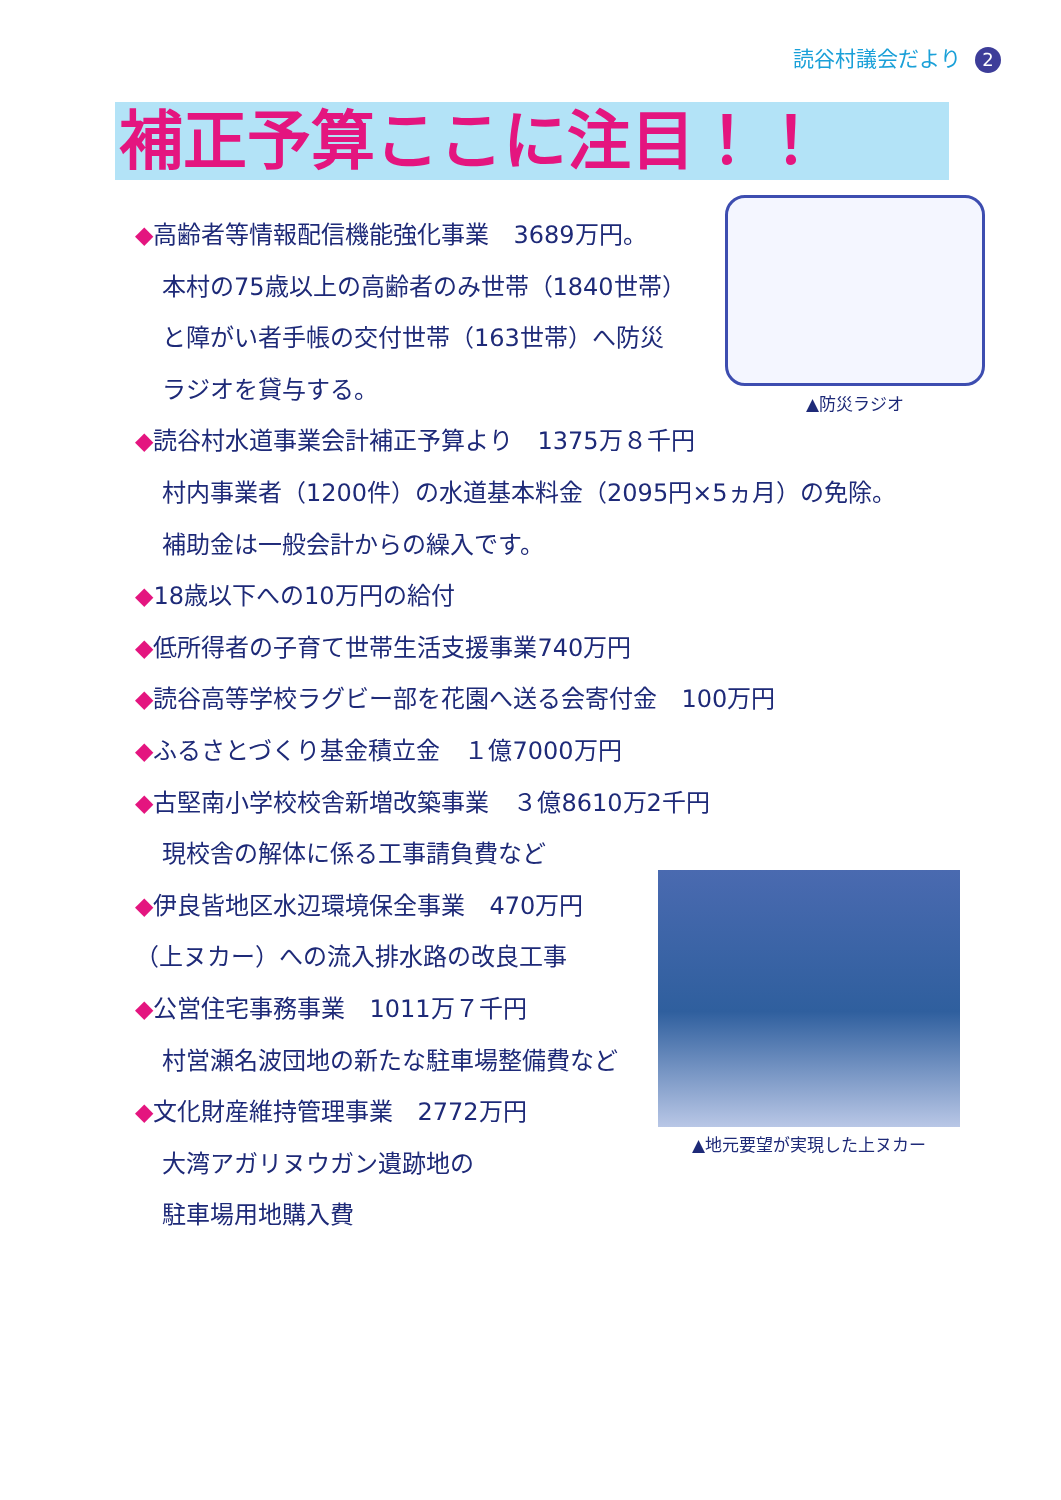読谷村議会だより 2
補正予算ここに注目！！
▲防災ラジオ
▲地元要望が実現した上ヌカー
◆高齢者等情報配信機能強化事業　3689万円。
本村の75歳以上の高齢者のみ世帯（1840世帯）
と障がい者手帳の交付世帯（163世帯）へ防災
ラジオを貸与する。
◆読谷村水道事業会計補正予算より　1375万８千円
村内事業者（1200件）の水道基本料金（2095円×5ヵ月）の免除。
補助金は一般会計からの繰入です。
◆18歳以下への10万円の給付
◆低所得者の子育て世帯生活支援事業740万円
◆読谷高等学校ラグビー部を花園へ送る会寄付金　100万円
◆ふるさとづくり基金積立金　１億7000万円
◆古堅南小学校校舎新増改築事業　３億8610万2千円
現校舎の解体に係る工事請負費など
◆伊良皆地区水辺環境保全事業　470万円
（上ヌカー）への流入排水路の改良工事
◆公営住宅事務事業　1011万７千円
村営瀬名波団地の新たな駐車場整備費など
◆文化財産維持管理事業　2772万円
大湾アガリヌウガン遺跡地の
駐車場用地購入費